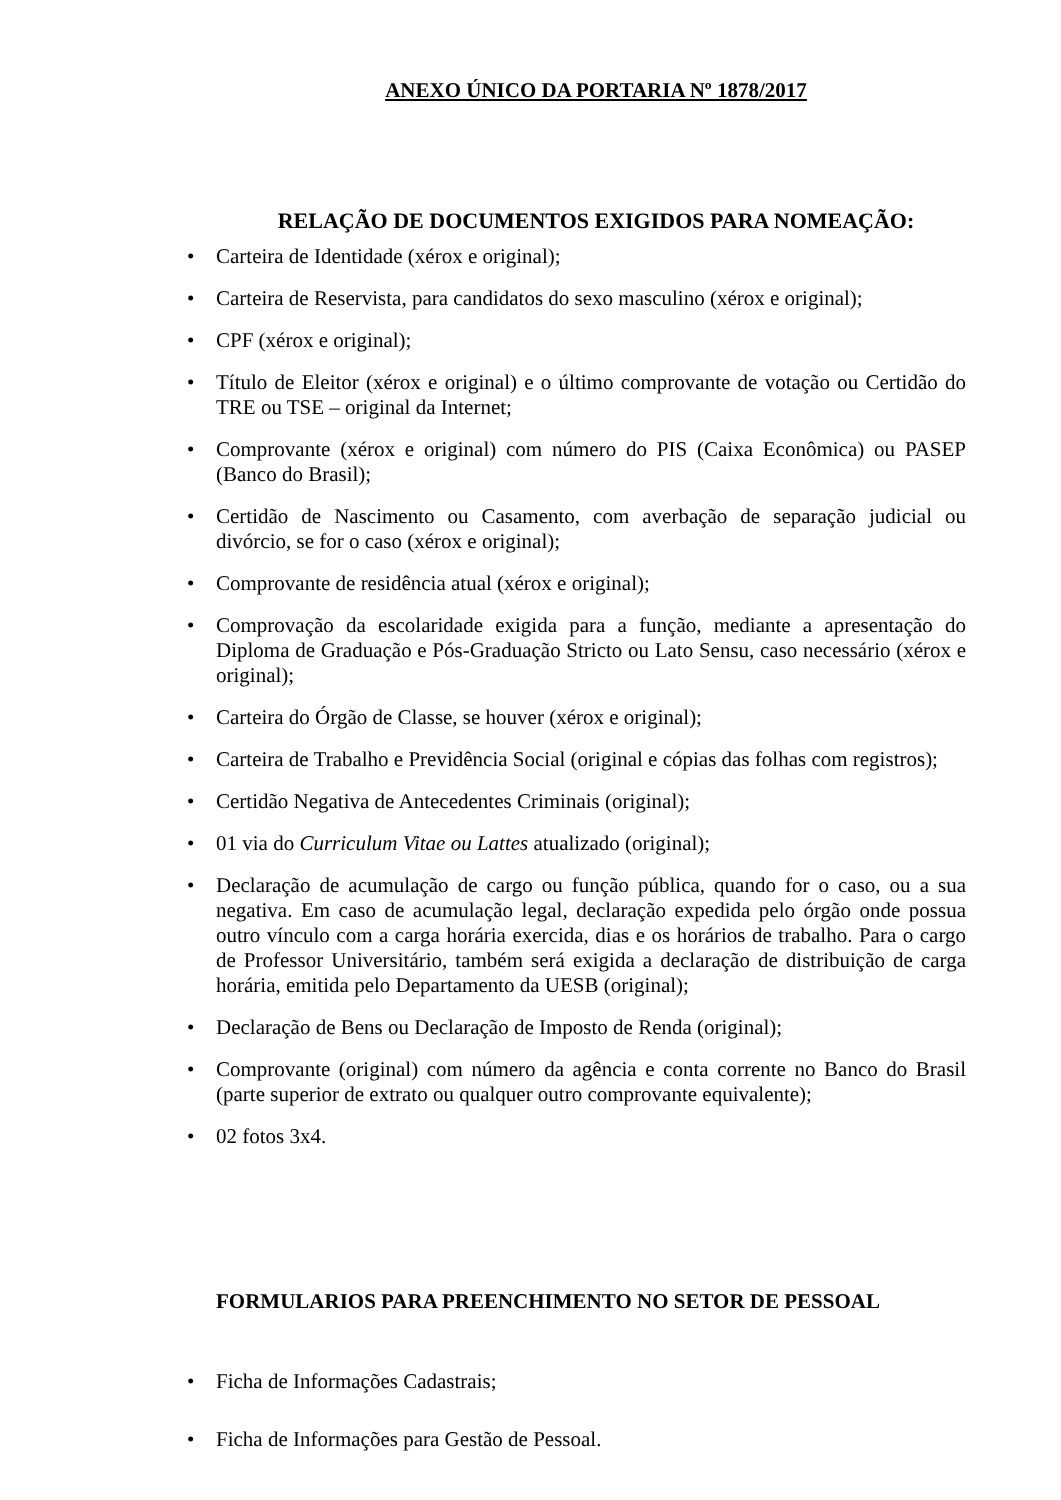ANEXO ÚNICO DA PORTARIA Nº 1878/2017
RELAÇÃO DE DOCUMENTOS EXIGIDOS PARA NOMEAÇÃO:
• Carteira de Identidade (xérox e original);
• Carteira de Reservista, para candidatos do sexo masculino (xérox e original);
• CPF (xérox e original);
• Título de Eleitor (xérox e original) e o último comprovante de votação ou Certidão do TRE ou TSE – original da Internet;
• Comprovante (xérox e original) com número do PIS (Caixa Econômica) ou PASEP (Banco do Brasil);
• Certidão de Nascimento ou Casamento, com averbação de separação judicial ou divórcio, se for o caso (xérox e original);
• Comprovante de residência atual (xérox e original);
• Comprovação da escolaridade exigida para a função, mediante a apresentação do Diploma de Graduação e Pós-Graduação Stricto ou Lato Sensu, caso necessário (xérox e original);
• Carteira do Órgão de Classe, se houver (xérox e original);
• Carteira de Trabalho e Previdência Social (original e cópias das folhas com registros);
• Certidão Negativa de Antecedentes Criminais (original);
• 01 via do Curriculum Vitae ou Lattes atualizado (original);
• Declaração de acumulação de cargo ou função pública, quando for o caso, ou a sua negativa. Em caso de acumulação legal, declaração expedida pelo órgão onde possua outro vínculo com a carga horária exercida, dias e os horários de trabalho. Para o cargo de Professor Universitário, também será exigida a declaração de distribuição de carga horária, emitida pelo Departamento da UESB (original);
• Declaração de Bens ou Declaração de Imposto de Renda (original);
• Comprovante (original) com número da agência e conta corrente no Banco do Brasil (parte superior de extrato ou qualquer outro comprovante equivalente);
• 02 fotos 3x4.
FORMULARIOS PARA PREENCHIMENTO NO SETOR DE PESSOAL
• Ficha de Informações Cadastrais;
• Ficha de Informações para Gestão de Pessoal.